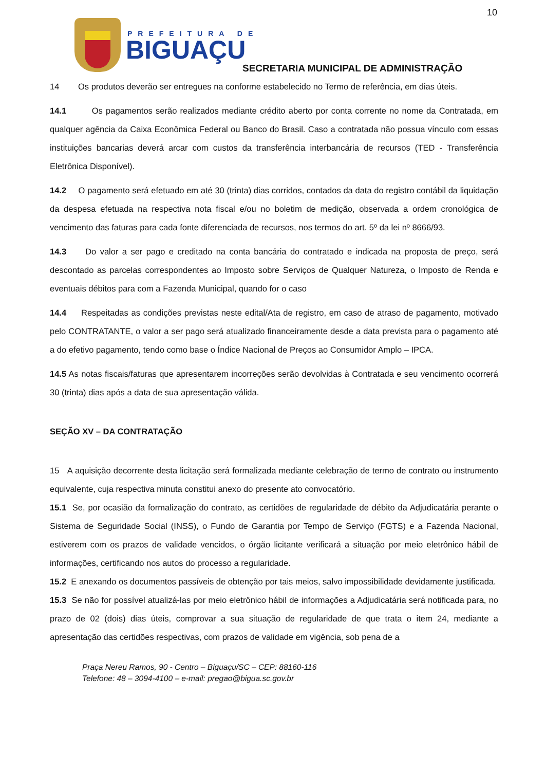10
PREFEITURA DE
BIGUAÇU
SECRETARIA MUNICIPAL DE ADMINISTRAÇÃO
14 Os produtos deverão ser entregues na conforme estabelecido no Termo de referência, em dias úteis.
14.1 Os pagamentos serão realizados mediante crédito aberto por conta corrente no nome da Contratada, em qualquer agência da Caixa Econômica Federal ou Banco do Brasil. Caso a contratada não possua vínculo com essas instituições bancarias deverá arcar com custos da transferência interbancária de recursos (TED - Transferência Eletrônica Disponível).
14.2 O pagamento será efetuado em até 30 (trinta) dias corridos, contados da data do registro contábil da liquidação da despesa efetuada na respectiva nota fiscal e/ou no boletim de medição, observada a ordem cronológica de vencimento das faturas para cada fonte diferenciada de recursos, nos termos do art. 5º da lei nº 8666/93.
14.3 Do valor a ser pago e creditado na conta bancária do contratado e indicada na proposta de preço, será descontado as parcelas correspondentes ao Imposto sobre Serviços de Qualquer Natureza, o Imposto de Renda e eventuais débitos para com a Fazenda Municipal, quando for o caso
14.4 Respeitadas as condições previstas neste edital/Ata de registro, em caso de atraso de pagamento, motivado pelo CONTRATANTE, o valor a ser pago será atualizado financeiramente desde a data prevista para o pagamento até a do efetivo pagamento, tendo como base o Índice Nacional de Preços ao Consumidor Amplo – IPCA.
14.5 As notas fiscais/faturas que apresentarem incorreções serão devolvidas à Contratada e seu vencimento ocorrerá 30 (trinta) dias após a data de sua apresentação válida.
SEÇÃO XV – DA CONTRATAÇÃO
15 A aquisição decorrente desta licitação será formalizada mediante celebração de termo de contrato ou instrumento equivalente, cuja respectiva minuta constitui anexo do presente ato convocatório.
15.1 Se, por ocasião da formalização do contrato, as certidões de regularidade de débito da Adjudicatária perante o Sistema de Seguridade Social (INSS), o Fundo de Garantia por Tempo de Serviço (FGTS) e a Fazenda Nacional, estiverem com os prazos de validade vencidos, o órgão licitante verificará a situação por meio eletrônico hábil de informações, certificando nos autos do processo a regularidade.
15.2 E anexando os documentos passíveis de obtenção por tais meios, salvo impossibilidade devidamente justificada.
15.3 Se não for possível atualizá-las por meio eletrônico hábil de informações a Adjudicatária será notificada para, no prazo de 02 (dois) dias úteis, comprovar a sua situação de regularidade de que trata o item 24, mediante a apresentação das certidões respectivas, com prazos de validade em vigência, sob pena de a
Praça Nereu Ramos, 90 - Centro – Biguaçu/SC – CEP: 88160-116
Telefone: 48 – 3094-4100 – e-mail: pregao@bigua.sc.gov.br